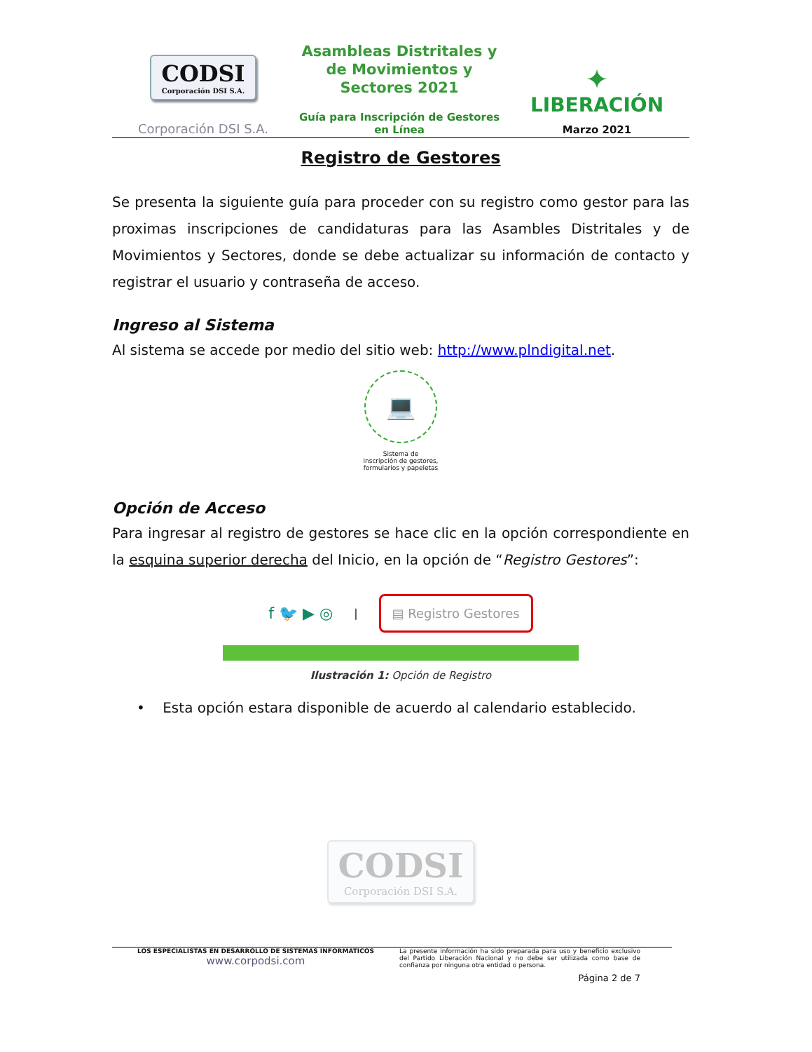CODSI
Corporación DSI S.A.
Corporación DSI S.A.
Asambleas Distritales y de Movimientos y Sectores 2021
Guía para Inscripción de Gestores en Línea
✦
LIBERACIÓN
Marzo 2021
Registro de Gestores
Se presenta la siguiente guía para proceder con su registro como gestor para las proximas inscripciones de candidaturas para las Asambles Distritales y de Movimientos y Sectores, donde se debe actualizar su información de contacto y registrar el usuario y contraseña de acceso.
Ingreso al Sistema
Al sistema se accede por medio del sitio web: http://www.plndigital.net.
💻
Sistema de
inscripción de gestores,
formularios y papeletas
Opción de Acceso
Para ingresar al registro de gestores se hace clic en la opción correspondiente en la esquina superior derecha del Inicio, en la opción de “Registro Gestores”:
f 🐦 ▶ ◎ | ▤ Registro Gestores
Ilustración 1: Opción de Registro
• Esta opción estara disponible de acuerdo al calendario establecido.
CODSI
Corporación DSI S.A.
LOS ESPECIALISTAS EN DESARROLLO DE SISTEMAS INFORMATICOS
www.corpodsi.com
La presente información ha sido preparada para uso y beneficio exclusivo del Partido Liberación Nacional y no debe ser utilizada como base de confianza por ninguna otra entidad o persona.
Página 2 de 7